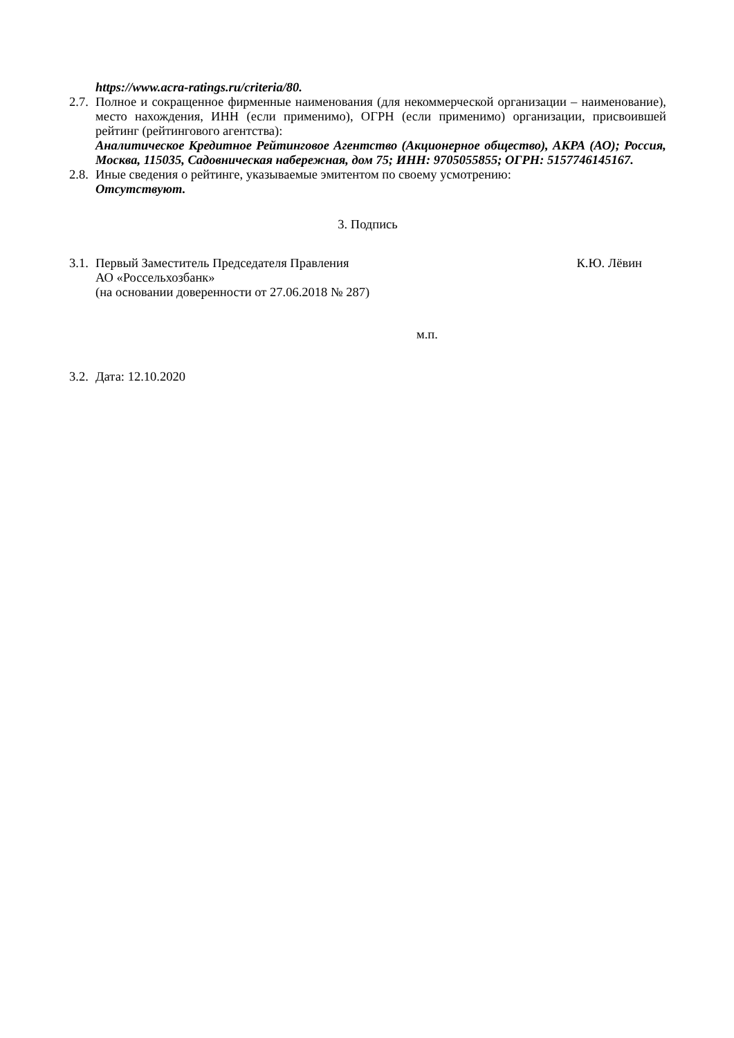https://www.acra-ratings.ru/criteria/80.
2.7.
Полное и сокращенное фирменные наименования (для некоммерческой организации – наименование), место нахождения, ИНН (если применимо), ОГРН (если применимо) организации, присвоившей рейтинг (рейтингового агентства):
Аналитическое Кредитное Рейтинговое Агентство (Акционерное общество), АКРА (АО); Россия, Москва, 115035, Садовническая набережная, дом 75; ИНН: 9705055855; ОГРН: 5157746145167.
2.8.
Иные сведения о рейтинге, указываемые эмитентом по своему усмотрению:
Отсутствуют.
3. Подпись
3.1.
Первый Заместитель Председателя Правления К.Ю. Лёвин
АО «Россельхозбанк»
(на основании доверенности от 27.06.2018 № 287)
м.п.
3.2.
Дата: 12.10.2020